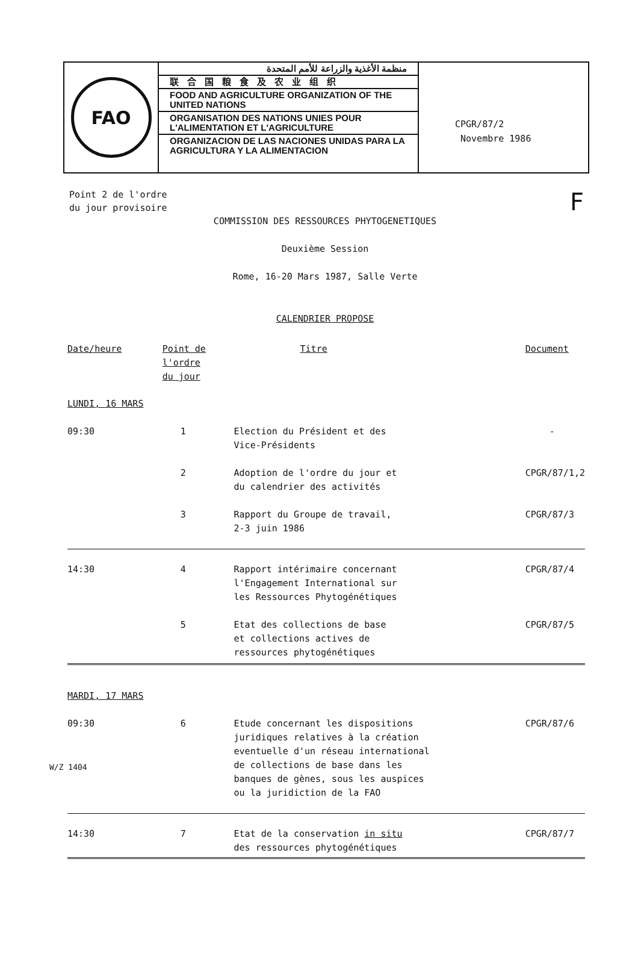FAO
منظمة الأغذية والزراعة للأمم المتحدة
联合国粮食及农业组织
FOOD AND AGRICULTURE ORGANIZATION OF THE UNITED NATIONS
ORGANISATION DES NATIONS UNIES POUR L'ALIMENTATION ET L'AGRICULTURE
ORGANIZACION DE LAS NACIONES UNIDAS PARA LA AGRICULTURA Y LA ALIMENTACION
CPGR/87/2
Novembre 1986
Point 2 de l'ordre
du jour provisoire
F
COMMISSION DES RESSOURCES PHYTOGENETIQUES
Deuxième Session
Rome, 16-20 Mars 1987, Salle Verte
CALENDRIER PROPOSE
| Date/heure | Point de l'ordre du jour | Titre | Document |
| --- | --- | --- | --- |
| LUNDI, 16 MARS | | | |
| 09:30 | 1 | Election du Président et des Vice-Présidents | - |
| | 2 | Adoption de l'ordre du jour et du calendrier des activités | CPGR/87/1,2 |
| | 3 | Rapport du Groupe de travail, 2-3 juin 1986 | CPGR/87/3 |
| 14:30 | 4 | Rapport intérimaire concernant l'Engagement International sur les Ressources Phytogénétiques | CPGR/87/4 |
| | 5 | Etat des collections de base et collections actives de ressources phytogénétiques | CPGR/87/5 |
| MARDI, 17 MARS | | | |
| 09:30 | 6 | Etude concernant les dispositions juridiques relatives à la création eventuelle d'un réseau international de collections de base dans les banques de gènes, sous les auspices ou la juridiction de la FAO | CPGR/87/6 |
| 14:30 | 7 | Etat de la conservation in situ des ressources phytogénétiques | CPGR/87/7 |
W/Z 1404